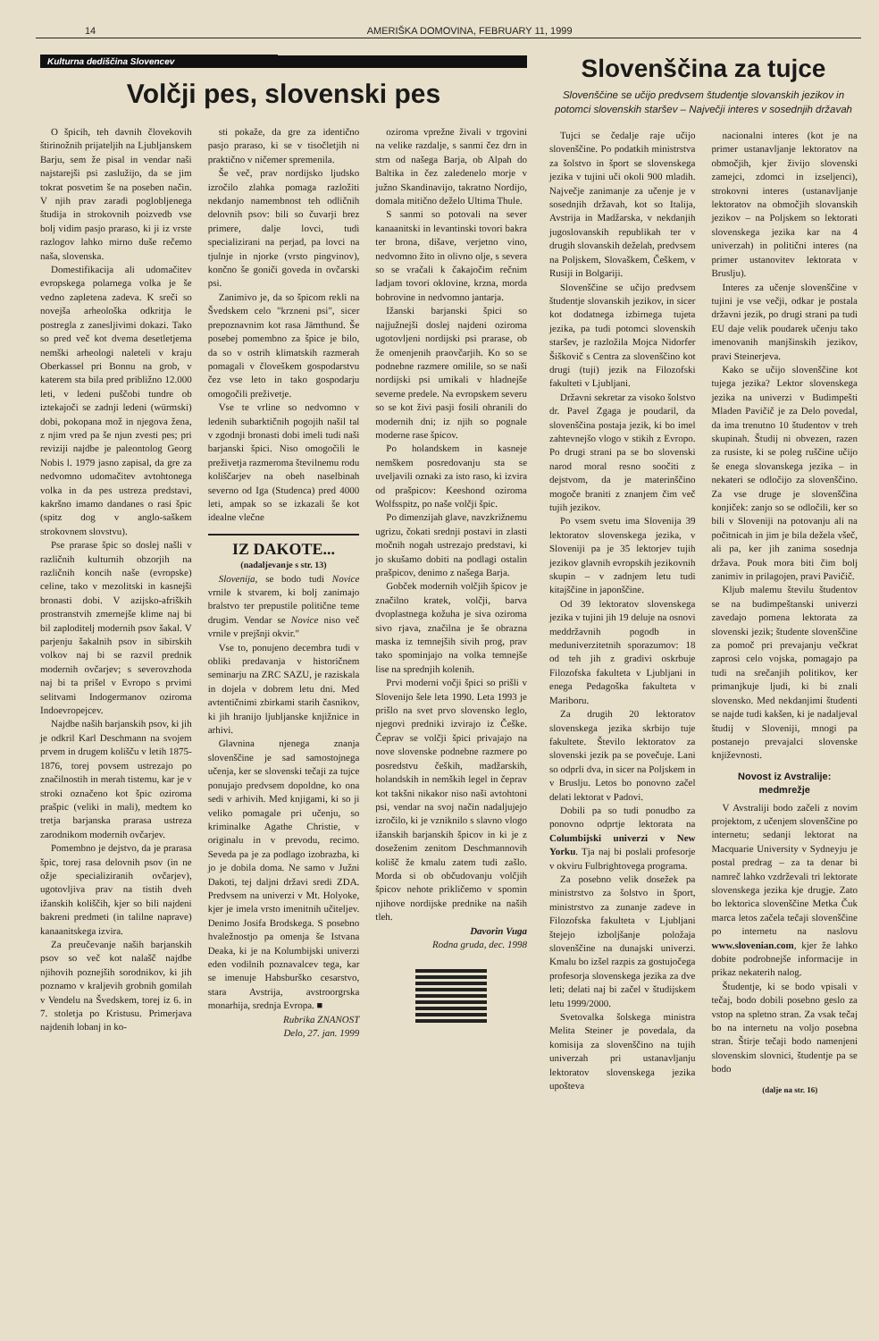14 AMERIŠKA DOMOVINA, FEBRUARY 11, 1999
Kulturna dediščina Slovencev
Volčji pes, slovenski pes
O špicih, teh davnih človekovih štirinožnih prijateljih na Ljubljanskem Barju, sem že pisal in vendar naši najstarejši psi zaslužijo, da se jim tokrat posvetim še na poseben način. V njih prav zaradi poglobljenega študija in strokovnih poizvedb vse bolj vidim pasjo praraso, ki ji iz vrste razlogov lahko mirno duše rečemo naša, slovenska.
Domestifikacija ali udomačitev evropskega polarnega volka je še vedno zapletena zadeva. K sreči so novejša arheološka odkritja le postregla z zanesljivimi dokazi. Tako so pred več kot dvema desetletjema nemški arheologi naleteli v kraju Oberkassel pri Bonnu na grob, v katerem sta bila pred približno 12.000 leti, v ledeni puščobi tundre ob iztekajoči se zadnji ledeni (würmski) dobi, pokopana mož in njegova žena, z njim vred pa še njun zvesti pes; pri reviziji najdbe je paleontolog Georg Nobis l. 1979 jasno zapisal, da gre za nedvomno udomačitev avtohtonega volka in da pes ustreza predstavi, kakršno imamo dandanes o rasi špic (spitz dog v anglo-saškem strokovnem slovstvu).
Pse prarase špic so doslej našli v različnih kulturnih obzorjih na različnih koncih naše (evropske) celine, tako v mezolitski in kasnejši bronasti dobi. V azijsko-afriških prostranstvih zmernejše klime naj bi bil zaploditelj modernih psov šakal. V parjenju šakalnih psov in sibirskih volkov naj bi se razvil prednik modernih ovčarjev; s severovzhoda naj bi ta prišel v Evropo s prvimi selitvami Indogermanov oziroma Indoevropejcev.
Najdbe naših barjanskih psov, ki jih je odkril Karl Deschmann na svojem prvem in drugem kolišču v letih 1875-1876, torej povsem ustrezajo po značilnostih in merah tistemu, kar je v stroki označeno kot špic oziroma prašpic (veliki in mali), medtem ko tretja barjanska prarasa ustreza zarodnikom modernih ovčarjev.
Pomembno je dejstvo, da je prarasa špic, torej rasa delovnih psov (in ne ožje specializiranih ovčarjev), ugotovljiva prav na tistih dveh ižanskih koliščih, kjer so bili najdeni bakreni predmeti (in talilne naprave) kanaanitskega izvira.
Za preučevanje naših barjanskih psov so več kot nalašč najdbe njihovih poznejših sorodnikov, ki jih poznamo v kraljevih grobnih gomilah v Vendelu na Švedskem, torej iz 6. in 7. stoletja po Kristusu. Primerjava najdenih lobanj in ko-
sti pokaže, da gre za identično pasjo praraso, ki se v tisočletjih ni praktično v ničemer spremenila.
Še več, prav nordijsko ljudsko izročilo zlahka pomaga razložiti nekdanjo namembnost teh odličnih delovnih psov: bili so čuvarji brez primere, dalje lovci, tudi specializirani na perjad, pa lovci na tjulnje in njorke (vrsto pingvinov), končno še goniči goveda in ovčarski psi.
Zanimivo je, da so špicom rekli na Švedskem celo "krzneni psi", sicer prepoznavnim kot rasa Jämthund. Še posebej pomembno za špice je bilo, da so v ostrih klimatskih razmerah pomagali v človeškem gospodarstvu čez vse leto in tako gospodarju omogočili preživetje.
Vse te vrline so nedvomno v ledenih subarktičnih pogojih našil tal v zgodnji bronasti dobi imeli tudi naši barjanski špici. Niso omogočili le preživetja razmeroma številnemu rodu koliščarjev na obeh naselbinah severno od Iga (Studenca) pred 4000 leti, ampak so se izkazali še kot idealne vlečne
IZ DAKOTE...
(nadaljevanje s str. 13)
Slovenija, se bodo tudi Novice vrnile k stvarem, ki bolj zanimajo bralstvo ter prepustile politične teme drugim. Vendar se Novice niso več vrnile v prejšnji okvir."
Vse to, ponujeno decembra tudi v obliki predavanja v historičnem seminarju na ZRC SAZU, je raziskala in dojela v dobrem letu dni. Med avtentičnimi zbirkami starih časnikov, ki jih hranijo ljubljanske knjižnice in arhivi.
Glavnina njenega znanja slovenščine je sad samostojnega učenja, ker se slovenski tečaji za tujce ponujajo predvsem dopoldne, ko ona sedi v arhivih. Med knjigami, ki so ji veliko pomagale pri učenju, so kriminalke Agathe Christie, v originalu in v prevodu, recimo. Seveda pa je za podlago izobrazba, ki jo je dobila doma. Ne samo v Južni Dakoti, tej daljni državi sredi ZDA. Predvsem na univerzi v Mt. Holyoke, kjer je imela vrsto imenitnih učiteljev. Denimo Josifa Brodskega. S posebno hvaležnostjo pa omenja še Istvana Deaka, ki je na Kolumbijski univerzi eden vodilnih poznavalcev tega, kar se imenuje Habsburško cesarstvo, stara Avstrija, avstroorgrska monarhija, srednja Evropa. ■
Rubrika ZNANOST
Delo, 27. jan. 1999
oziroma vprežne živali v trgovini na velike razdalje, s sanmi čez drn in strn od našega Barja, ob Alpah do Baltika in čez zaledenelo morje v južno Skandinavijo, takratno Nordijo, domala mitično deželo Ultima Thule.
S sanmi so potovali na sever kanaanitski in levantinski tovori bakra ter brona, dišave, verjetno vino, nedvomno žito in olivno olje, s severa so se vračali k čakajočim rečnim ladjam tovori oklovine, krzna, morda bobrovine in nedvomno jantarja.
Ižanski barjanski špici so najjužnejši doslej najdeni oziroma ugotovljeni nordijski psi prarase, ob že omenjenih praovčarjih. Ko so se podnebne razmere omilile, so se naši nordijski psi umikali v hladnejše severne predele. Na evropskem severu so se kot živi pasji fosili ohranili do modernih dni; iz njih so pognale moderne rase špicov.
Po holandskem in kasneje nemškem posredovanju sta se uveljavili oznaki za isto raso, ki izvira od prašpicov: Keeshond oziroma Wolfsspitz, po naše volčji špic.
Po dimenzijah glave, navzkrižnemu ugrizu, čokati srednji postavi in zlasti močnih nogah ustrezajo predstavi, ki jo skušamo dobiti na podlagi ostalin prašpicov, denimo z našega Barja.
Gobček modernih volčjih špicov je značilno kratek, volčji, barva dvoplastnega kožuha je siva oziroma sivo rjava, značilna je še obrazna maska iz temnejših sivih prog, prav tako spominjajo na volka temnejše lise na sprednjih kolenih.
Prvi moderni vočji špici so prišli v Slovenijo šele leta 1990. Leta 1993 je prišlo na svet prvo slovensko leglo, njegovi predniki izvirajo iz Češke. Čeprav se volčji špici privajajo na nove slovenske podnebne razmere po posredstvu čeških, madžarskih, holandskih in nemških legel in čeprav kot takšni nikakor niso naši avtohtoni psi, vendar na svoj način nadaljujejo izročilo, ki je vzniknilo s slavno vlogo ižanskih barjanskih špicov in ki je z doseženim zenitom Deschmannovih kolišč že kmalu zatem tudi zašlo. Morda si ob občudovanju volčjih špicov nehote prikličemo v spomin njihove nordijske prednike na naših tleh.
Davorin Vuga
Rodna gruda, dec. 1998
Slovenščina za tujce
Slovenščine se učijo predvsem študentje slovanskih jezikov in potomci slovenskih staršev – Največji interes v sosednjih državah
Tujci se čedalje raje učijo slovenščine. Po podatkih ministrstva za šolstvo in šport se slovenskega jezika v tujini uči okoli 900 mladih. Največje zanimanje za učenje je v sosednjih državah, kot so Italija, Avstrija in Madžarska, v nekdanjih jugoslovanskih republikah ter v drugih slovanskih deželah, predvsem na Poljskem, Slovaškem, Češkem, v Rusiji in Bolgariji.
Slovenščine se učijo predvsem študentje slovanskih jezikov, in sicer kot dodatnega izbirnega tujeta jezika, pa tudi potomci slovenskih staršev, je razložila Mojca Nidorfer Šiškovič s Centra za slovenščino kot drugi (tuji) jezik na Filozofski fakulteti v Ljubljani.
Državni sekretar za visoko šolstvo dr. Pavel Zgaga je poudaril, da slovenščina postaja jezik, ki bo imel zahtevnejšo vlogo v stikih z Evropo. Po drugi strani pa se bo slovenski narod moral resno soočiti z dejstvom, da je materinščino mogoče braniti z znanjem čim več tujih jezikov.
Po vsem svetu ima Slovenija 39 lektoratov slovenskega jezika, v Sloveniji pa je 35 lektorjev tujih jezikov glavnih evropskih jezikovnih skupin – v zadnjem letu tudi kitajščine in japonščine.
Od 39 lektoratov slovenskega jezika v tujini jih 19 deluje na osnovi meddržavnih pogodb in meduniverzitetnih sporazumov: 18 od teh jih z gradivi oskrbuje Filozofska fakulteta v Ljubljani in enega Pedagoška fakulteta v Mariboru.
Za drugih 20 lektoratov slovenskega jezika skrbijo tuje fakultete. Število lektoratov za slovenski jezik pa se povečuje. Lani so odprli dva, in sicer na Poljskem in v Bruslju. Letos bo ponovno začel delati lektorat v Padovi.
Dobili pa so tudi ponudbo za ponovno odprtje lektorata na Columbijski univerzi v New Yorku. Tja naj bi poslali profesorje v okviru Fulbrightovega programa.
Za posebno velik dosežek pa ministrstvo za šolstvo in šport, ministrstvo za zunanje zadeve in Filozofska fakulteta v Ljubljani štejejo izboljšanje položaja slovenščine na dunajski univerzi. Kmalu bo izšel razpis za gostujočega profesorja slovenskega jezika za dve leti; delati naj bi začel v študijskem letu 1999/2000.
Svetovalka šolskega ministra Melita Steiner je povedala, da komisija za slovenščino na tujih univerzah pri ustanavljanju lektoratov slovenskega jezika upošteva
nacionalni interes (kot je na primer ustanavljanje lektoratov na območjih, kjer živijo slovenski zamejci, zdomci in izseljenci), strokovni interes (ustanavljanje lektoratov na območjih slovanskih jezikov – na Poljskem so lektorati slovenskega jezika kar na 4 univerzah) in politični interes (na primer ustanovitev lektorata v Bruslju).
Interes za učenje slovenščine v tujini je vse večji, odkar je postala državni jezik, po drugi strani pa tudi EU daje velik poudarek učenju tako imenovanih manjšinskih jezikov, pravi Steinerjeva.
Kako se učijo slovenščine kot tujega jezika? Lektor slovenskega jezika na univerzi v Budimpešti Mladen Pavičič je za Delo povedal, da ima trenutno 10 študentov v treh skupinah. Študij ni obvezen, razen za rusiste, ki se poleg ruščine učijo še enega slovanskega jezika – in nekateri se odločijo za slovenščino. Za vse druge je slovenščina konjiček: zanjo so se odločili, ker so bili v Sloveniji na potovanju ali na počitnicah in jim je bila dežela všeč, ali pa, ker jih zanima sosednja država. Pouk mora biti čim bolj zanimiv in prilagojen, pravi Pavičič.
Kljub malemu številu študentov se na budimpeštanski univerzi zavedajo pomena lektorata za slovenski jezik; študente slovenščine za pomoč pri prevajanju večkrat zaprosi celo vojska, pomagajo pa tudi na srečanjih politikov, ker primanjkuje ljudi, ki bi znali slovensko. Med nekdanjimi študenti se najde tudi kakšen, ki je nadaljeval študij v Sloveniji, mnogi pa postanejo prevajalci slovenske književnosti.
Novost iz Avstralije: medmrežje
V Avstraliji bodo začeli z novim projektom, z učenjem slovenščine po internetu; sedanji lektorat na Macquarie University v Sydneyju je postal predrag – za ta denar bi namreč lahko vzdrževali tri lektorate slovenskega jezika kje drugje. Zato bo lektorica slovenščine Metka Čuk marca letos začela tečaji slovenščine po internetu na naslovu www.slovenian.com, kjer že lahko dobite podrobnejše informacije in prikaz nekaterih nalog.
Študentje, ki se bodo vpisali v tečaj, bodo dobili posebno geslo za vstop na spletno stran. Za vsak tečaj bo na internetu na voljo posebna stran. Štirje tečaji bodo namenjeni slovenskim slovnici, študentje pa se bodo
(dalje na str. 16)